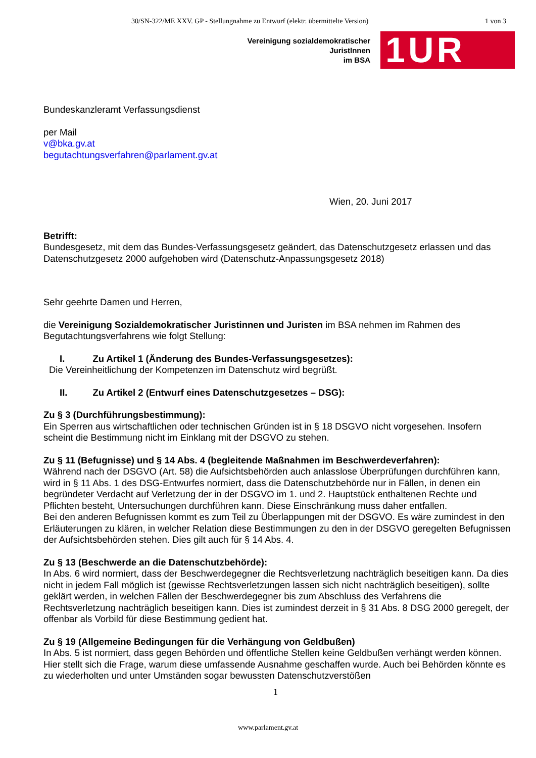30/SN-322/ME XXV. GP - Stellungnahme zu Entwurf (elektr. übermittelte Version) 1 von 3
Vereinigung sozialdemokratischer
JuristInnen
im BSA
1UR
Bundeskanzleramt Verfassungsdienst
per Mail
v@bka.gv.at
begutachtungsverfahren@parlament.gv.at
Wien, 20. Juni 2017
Betrifft:
Bundesgesetz, mit dem das Bundes-Verfassungsgesetz geändert, das Datenschutzgesetz erlassen und das Datenschutzgesetz 2000 aufgehoben wird (Datenschutz-Anpassungsgesetz 2018)
Sehr geehrte Damen und Herren,
die Vereinigung Sozialdemokratischer Juristinnen und Juristen im BSA nehmen im Rahmen des Begutachtungsverfahrens wie folgt Stellung:
I. Zu Artikel 1 (Änderung des Bundes-Verfassungsgesetzes):
Die Vereinheitlichung der Kompetenzen im Datenschutz wird begrüßt.
II. Zu Artikel 2 (Entwurf eines Datenschutzgesetzes – DSG):
Zu § 3 (Durchführungsbestimmung):
Ein Sperren aus wirtschaftlichen oder technischen Gründen ist in § 18 DSGVO nicht vorgesehen. Insofern scheint die Bestimmung nicht im Einklang mit der DSGVO zu stehen.
Zu § 11 (Befugnisse) und § 14 Abs. 4 (begleitende Maßnahmen im Beschwerdeverfahren):
Während nach der DSGVO (Art. 58) die Aufsichtsbehörden auch anlasslose Überprüfungen durchführen kann, wird in § 11 Abs. 1 des DSG-Entwurfes normiert, dass die Datenschutzbehörde nur in Fällen, in denen ein begründeter Verdacht auf Verletzung der in der DSGVO im 1. und 2. Hauptstück enthaltenen Rechte und Pflichten besteht, Untersuchungen durchführen kann. Diese Einschränkung muss daher entfallen.
Bei den anderen Befugnissen kommt es zum Teil zu Überlappungen mit der DSGVO. Es wäre zumindest in den Erläuterungen zu klären, in welcher Relation diese Bestimmungen zu den in der DSGVO geregelten Befugnissen der Aufsichtsbehörden stehen. Dies gilt auch für § 14 Abs. 4.
Zu § 13 (Beschwerde an die Datenschutzbehörde):
In Abs. 6 wird normiert, dass der Beschwerdegegner die Rechtsverletzung nachträglich beseitigen kann. Da dies nicht in jedem Fall möglich ist (gewisse Rechtsverletzungen lassen sich nicht nachträglich beseitigen), sollte geklärt werden, in welchen Fällen der Beschwerdegegner bis zum Abschluss des Verfahrens die Rechtsverletzung nachträglich beseitigen kann. Dies ist zumindest derzeit in § 31 Abs. 8 DSG 2000 geregelt, der offenbar als Vorbild für diese Bestimmung gedient hat.
Zu § 19 (Allgemeine Bedingungen für die Verhängung von Geldbußen)
In Abs. 5 ist normiert, dass gegen Behörden und öffentliche Stellen keine Geldbußen verhängt werden können. Hier stellt sich die Frage, warum diese umfassende Ausnahme geschaffen wurde. Auch bei Behörden könnte es zu wiederholten und unter Umständen sogar bewussten Datenschutzverstößen
1
www.parlament.gv.at